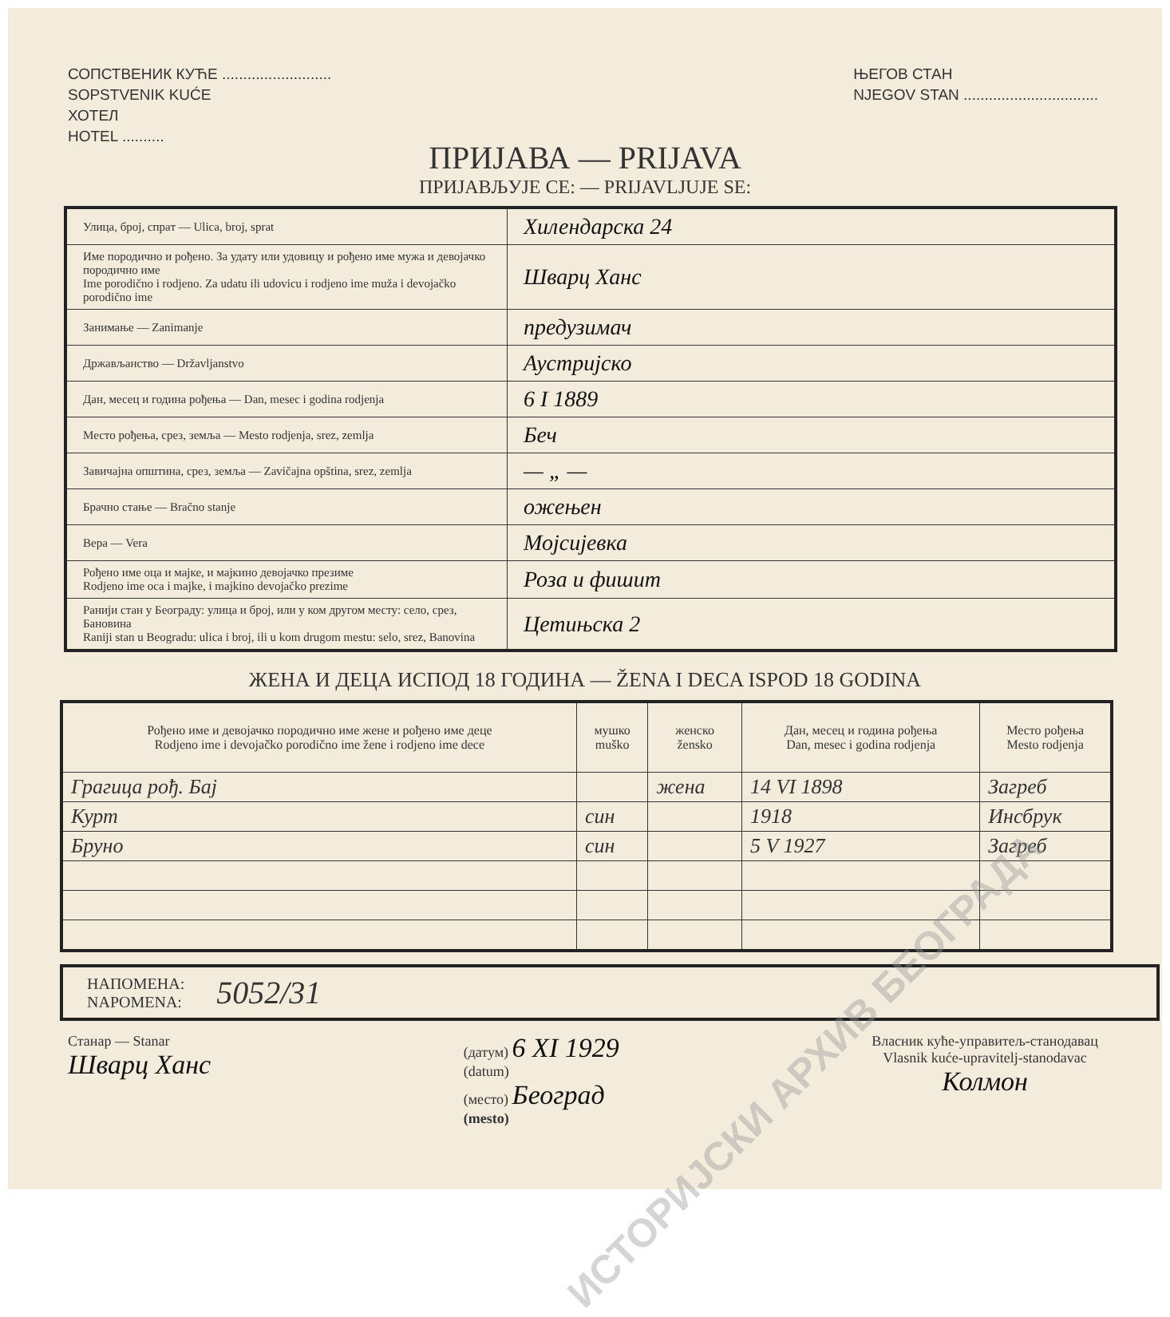СОПСТВЕНИК КУЋЕ ..........................
SOPSTVENIK KUĆE
ХОТЕЛ
HOTEL ..........
ЊЕГОВ СТАН
NJEGOV STAN ................................
ПРИЈАВА — PRIJAVA
ПРИЈАВЉУЈЕ СЕ: — PRIJAVLJUJE SE:
| Улица, број, спрат — Ulica, broj, sprat | Хилендарска 24 |
| Име породично и рођено. За удату или удовицу и рођено име мужа и девојачко породично име Ime porodično i rodjeno. Za udatu ili udovicu i rodjeno ime muža i devojačko porodično ime | Шварц Ханс |
| Занимање — Zanimanje | предузимач |
| Држављанство — Državljanstvo | Аустријско |
| Дан, месец и година рођења — Dan, mesec i godina rodjenja | 6 I 1889 |
| Место рођења, срез, земља — Mesto rodjenja, srez, zemlja | Беч |
| Завичајна општина, срез, земља — Zavičajna opština, srez, zemlja | — „ — |
| Брачно стање — Bračno stanje | ожењен |
| Вера — Vera | Мојсијевка |
| Рођено име оца и мајке, и мајкино девојачко презиме Rodjeno ime oca i majke, i majkino devojačko prezime | Роза и фишит |
| Ранији стан у Београду: улица и број, или у ком другом месту: село, срез, Бановина Raniji stan u Beogradu: ulica i broj, ili u kom drugom mestu: selo, srez, Banovina | Цетињска 2 |
ЖЕНА И ДЕЦА ИСПОД 18 ГОДИНА — ŽENA I DECA ISPOD 18 GODINA
| Рођено име и девојачко породично име жене и рођено име деце Rodjeno ime i devojačko porodično ime žene i rodjeno ime dece | мушко muško | женско žensko | Дан, месец и година рођења Dan, mesec i godina rodjenja | Место рођења Mesto rodjenja |
| --- | --- | --- | --- | --- |
| Грагица рођ. Бај | | жена | 14 VI 1898 | Загреб |
| Курт | син | | 1918 | Инсбрук |
| Бруно | син | | 5 V 1927 | Загреб |
НАПОМЕНА:
NAPOMENA:
5052/31
Станар — Stanar
Шварц Ханс
(датум) 6 XI 1929
(datum)
(место) Београд
(mesto)
Власник куће-управитељ-станодавац
Vlasnik kuće-upravitelj-stanodavac
Колмон
ИСТОРИЈСКИ АРХИВ БЕОГРАДА